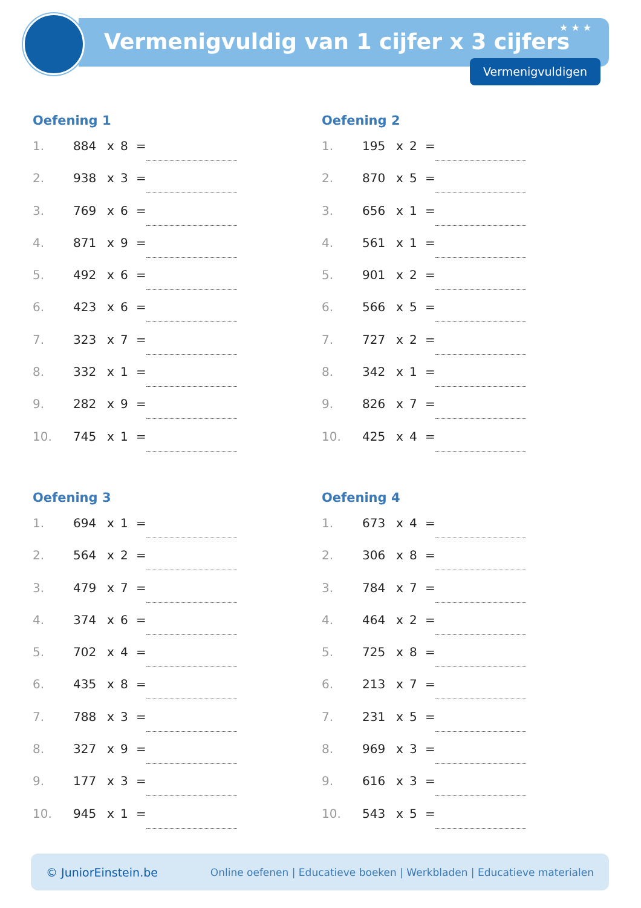Vermenigvuldig van 1 cijfer x 3 cijfers
★ ★ ★
Vermenigvuldigen
Oefening 1
1. 884 x 8 =
2. 938 x 3 =
3. 769 x 6 =
4. 871 x 9 =
5. 492 x 6 =
6. 423 x 6 =
7. 323 x 7 =
8. 332 x 1 =
9. 282 x 9 =
10. 745 x 1 =
Oefening 2
1. 195 x 2 =
2. 870 x 5 =
3. 656 x 1 =
4. 561 x 1 =
5. 901 x 2 =
6. 566 x 5 =
7. 727 x 2 =
8. 342 x 1 =
9. 826 x 7 =
10. 425 x 4 =
Oefening 3
1. 694 x 1 =
2. 564 x 2 =
3. 479 x 7 =
4. 374 x 6 =
5. 702 x 4 =
6. 435 x 8 =
7. 788 x 3 =
8. 327 x 9 =
9. 177 x 3 =
10. 945 x 1 =
Oefening 4
1. 673 x 4 =
2. 306 x 8 =
3. 784 x 7 =
4. 464 x 2 =
5. 725 x 8 =
6. 213 x 7 =
7. 231 x 5 =
8. 969 x 3 =
9. 616 x 3 =
10. 543 x 5 =
© JuniorEinstein.be Online oefenen | Educatieve boeken | Werkbladen | Educatieve materialen